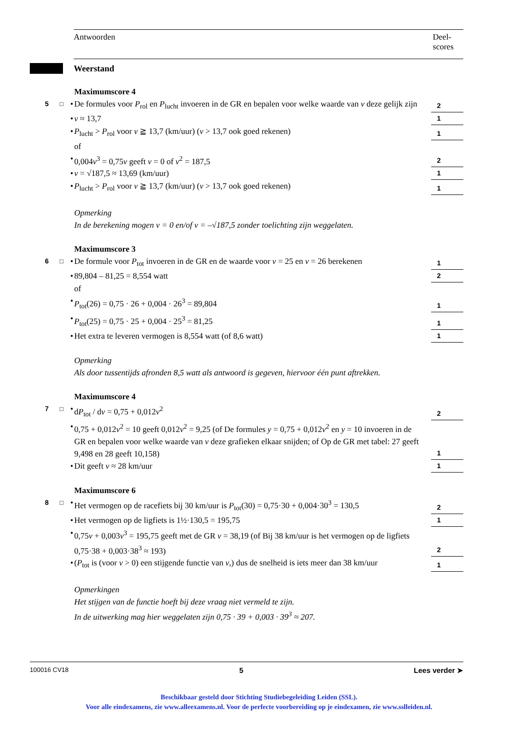Antwoorden Deel-
scores
Weerstand
Maximumscore 4
5 □ • De formules voor P<sub>rol</sub> en P<sub>lucht</sub> invoeren in de GR en bepalen voor welke waarde van v deze gelijk zijn 2
• v ≈ 13,7 1
• P<sub>lucht</sub> > P<sub>rol</sub> voor v ≧ 13,7 (km/uur) (v > 13,7 ook goed rekenen) 1
of
• 0,004v<sup>3</sup> = 0,75v geeft v = 0 of v<sup>2</sup> = 187,5 2
• v = √187,5 ≈ 13,69 (km/uur) 1
• P<sub>lucht</sub> > P<sub>rol</sub> voor v ≧ 13,7 (km/uur) (v > 13,7 ook goed rekenen) 1
Opmerking
In de berekening mogen v = 0 en/of v = –√187,5 zonder toelichting zijn weggelaten.
Maximumscore 3
6 □ • De formule voor P<sub>tot</sub> invoeren in de GR en de waarde voor v = 25 en v = 26 berekenen 1
• 89,804 – 81,25 = 8,554 watt 2
of
• P<sub>tot</sub>(26) = 0,75 · 26 + 0,004 · 26<sup>3</sup> = 89,804 1
• P<sub>tot</sub>(25) = 0,75 · 25 + 0,004 · 25<sup>3</sup> = 81,25 1
• Het extra te leveren vermogen is 8,554 watt (of 8,6 watt) 1
Opmerking
Als door tussentijds afronden 8,5 watt als antwoord is gegeven, hiervoor één punt aftrekken.
Maximumscore 4
7 □ • dP<sub>tot</sub> / dv = 0,75 + 0,012v<sup>2</sup> 2
• 0,75 + 0,012v<sup>2</sup> = 10 geeft 0,012v<sup>2</sup> = 9,25 (of De formules y = 0,75 + 0,012v<sup>2</sup> en y = 10 invoeren in de GR en bepalen voor welke waarde van v deze grafieken elkaar snijden; of Op de GR met tabel: 27 geeft 9,498 en 28 geeft 10,158) 1
• Dit geeft v ≈ 28 km/uur 1
Maximumscore 6
8 □ • Het vermogen op de racefiets bij 30 km/uur is P<sub>tot</sub>(30) = 0,75·30 + 0,004·30<sup>3</sup> = 130,5 2
• Het vermogen op de ligfiets is 1½·130,5 = 195,75 1
• 0,75v + 0,003v<sup>3</sup> = 195,75 geeft met de GR v = 38,19 (of Bij 38 km/uur is het vermogen op de ligfiets 0,75·38 + 0,003·38<sup>3</sup> ≈ 193) 2
• (P<sub>tot</sub> is (voor v > 0) een stijgende functie van v,) dus de snelheid is iets meer dan 38 km/uur 1
Opmerkingen
Het stijgen van de functie hoeft bij deze vraag niet vermeld te zijn.
In de uitwerking mag hier weggelaten zijn 0,75 · 39 + 0,003 · 39<sup>3</sup> ≈ 207.
100016 CV18 5 Lees verder ➤
Beschikbaar gesteld door Stichting Studiebegeleiding Leiden (SSL).
Voor alle eindexamens, zie www.alleexamens.nl. Voor de perfecte voorbereiding op je eindexamen, zie www.sslleiden.nl.